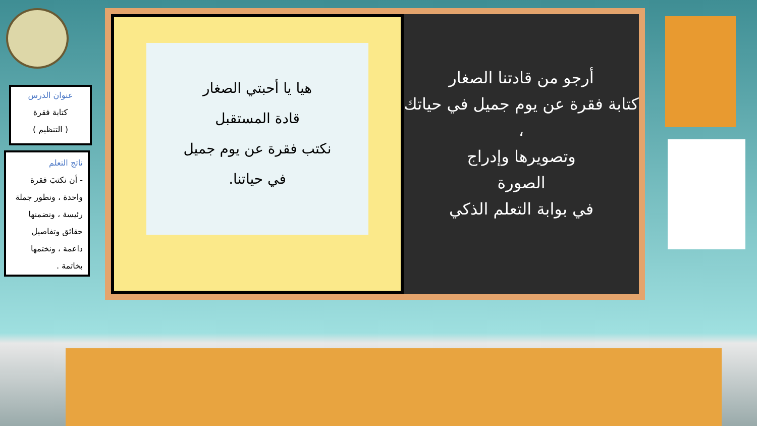عنوان الدرس
كتابة فقرة
( التنظيم )
ناتج التعلم
- أن نكتبَ فقرة واحدة ، ونطور جملة رئيسة ، ونضمنها حقائق وتفاصيل داعمة ، ونختمها بخاتمة .
هيا يا أحبتي الصغار
قادة المستقبل
نكتب فقرة عن يوم جميل
في حياتنا.
أرجو من قادتنا الصغار
كتابة فقرة عن يوم جميل في حياتك ،
وتصويرها وإدراج
الصورة
في بوابة التعلم الذكي